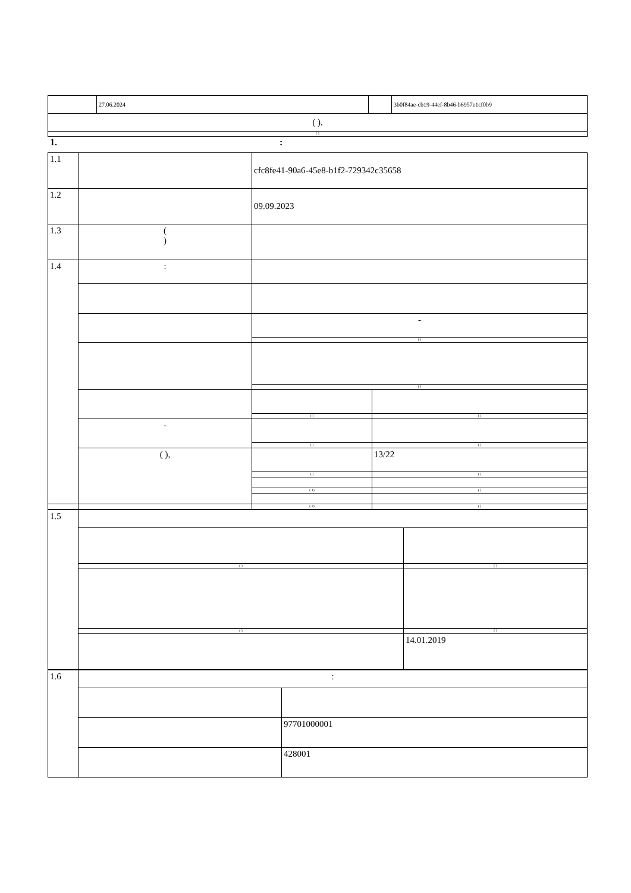| | 27.06.2024 | | 3b0f84ae-cb19-44ef-8b46-b6957e1cf0b9 |
| ( ), | | | |
| ( ) | | | |
1. :
| 1.1 | | cfc8fe41-90a6-45e8-b1f2-729342c35658 | |
| 1.2 | | 09.09.2023 | |
| 1.3 | ( ) | | |
| 1.4 | : | | |
| | | - | |
| | | ( ) | |
| | | ( ) | |
| | | ( ) | ( ) |
| | - | | |
| | | ( ) | ( ) |
| | ( ), | | 13/22 |
| | | ( ) | ( ) |
| | | ( 1) | ( ) |
| | | ( 2) | ( ) |
| 1.5 | | |
| | ( ) | ( ) |
| | ( ) | ( ) |
| | | 14.01.2019 |
| 1.6 | : | |
| | | 97701000001 |
| | | 428001 |